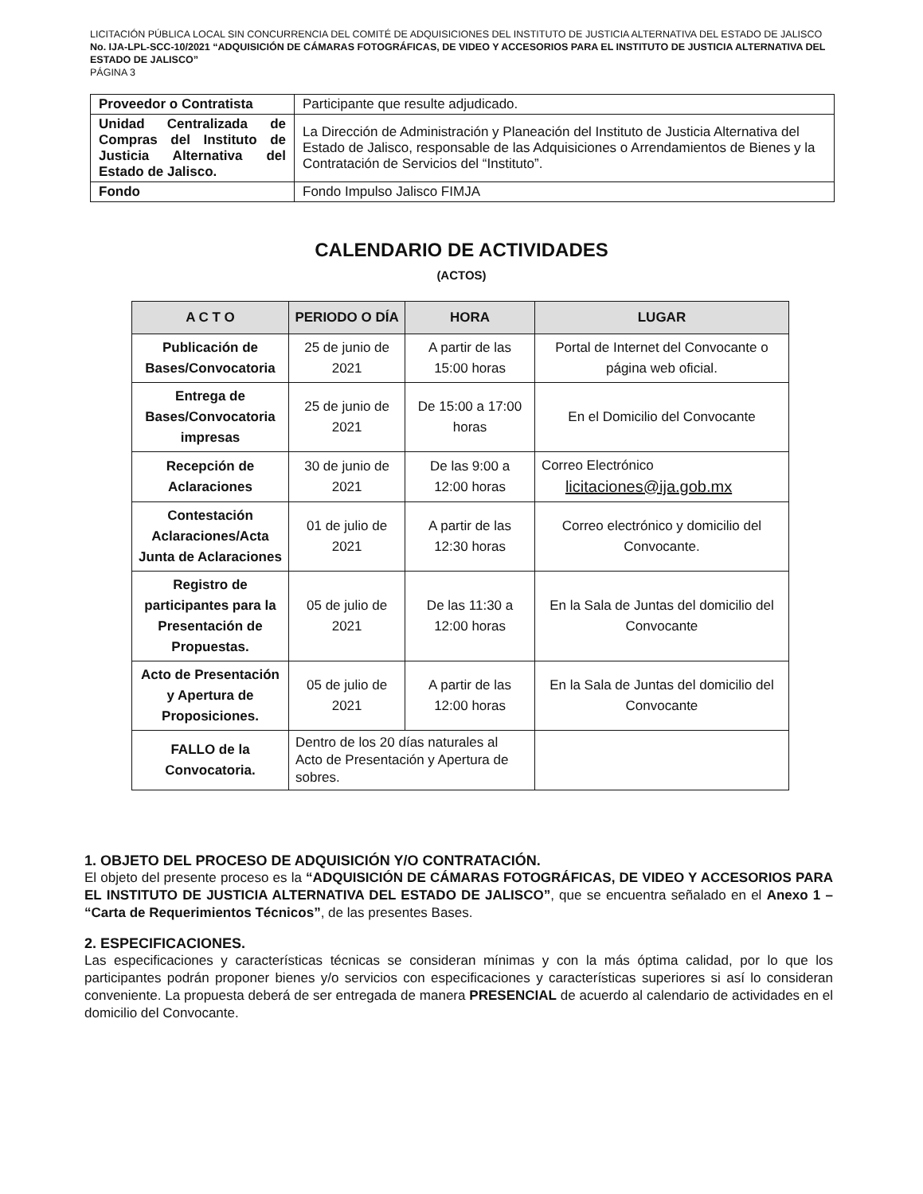LICITACIÓN PÚBLICA LOCAL SIN CONCURRENCIA DEL COMITÉ DE ADQUISICIONES DEL INSTITUTO DE JUSTICIA ALTERNATIVA DEL ESTADO DE JALISCO No. IJA-LPL-SCC-10/2021 “ADQUISICIÓN DE CÁMARAS FOTOGRÁFICAS, DE VIDEO Y ACCESORIOS PARA EL INSTITUTO DE JUSTICIA ALTERNATIVA DEL ESTADO DE JALISCO”
PÁGINA 3
| Proveedor o Contratista | Participante que resulte adjudicado. |
| Unidad Centralizada de Compras del Instituto de Justicia Alternativa del Estado de Jalisco. | La Dirección de Administración y Planeación del Instituto de Justicia Alternativa del Estado de Jalisco, responsable de las Adquisiciones o Arrendamientos de Bienes y la Contratación de Servicios del “Instituto”. |
| Fondo | Fondo Impulso Jalisco FIMJA |
CALENDARIO DE ACTIVIDADES
(ACTOS)
| A C T O | PERIODO O DÍA | HORA | LUGAR |
| --- | --- | --- | --- |
| Publicación de Bases/Convocatoria | 25 de junio de 2021 | A partir de las 15:00 horas | Portal de Internet del Convocante o página web oficial. |
| Entrega de Bases/Convocatoria impresas | 25 de junio de 2021 | De 15:00 a 17:00 horas | En el Domicilio del Convocante |
| Recepción de Aclaraciones | 30 de junio de 2021 | De las 9:00 a 12:00 horas | Correo Electrónico licitaciones@ija.gob.mx |
| Contestación Aclaraciones/Acta Junta de Aclaraciones | 01 de julio de 2021 | A partir de las 12:30 horas | Correo electrónico y domicilio del Convocante. |
| Registro de participantes para la Presentación de Propuestas. | 05 de julio de 2021 | De las 11:30 a 12:00 horas | En la Sala de Juntas del domicilio del Convocante |
| Acto de Presentación y Apertura de Proposiciones. | 05 de julio de 2021 | A partir de las 12:00 horas | En la Sala de Juntas del domicilio del Convocante |
| FALLO de la Convocatoria. | Dentro de los 20 días naturales al Acto de Presentación y Apertura de sobres. | | |
1. OBJETO DEL PROCESO DE ADQUISICIÓN Y/O CONTRATACIÓN.
El objeto del presente proceso es la “ADQUISICIÓN DE CÁMARAS FOTOGRÁFICAS, DE VIDEO Y ACCESORIOS PARA EL INSTITUTO DE JUSTICIA ALTERNATIVA DEL ESTADO DE JALISCO”, que se encuentra señalado en el Anexo 1 – “Carta de Requerimientos Técnicos”, de las presentes Bases.
2. ESPECIFICACIONES.
Las especificaciones y características técnicas se consideran mínimas y con la más óptima calidad, por lo que los participantes podrán proponer bienes y/o servicios con especificaciones y características superiores si así lo consideran conveniente. La propuesta deberá de ser entregada de manera PRESENCIAL de acuerdo al calendario de actividades en el domicilio del Convocante.